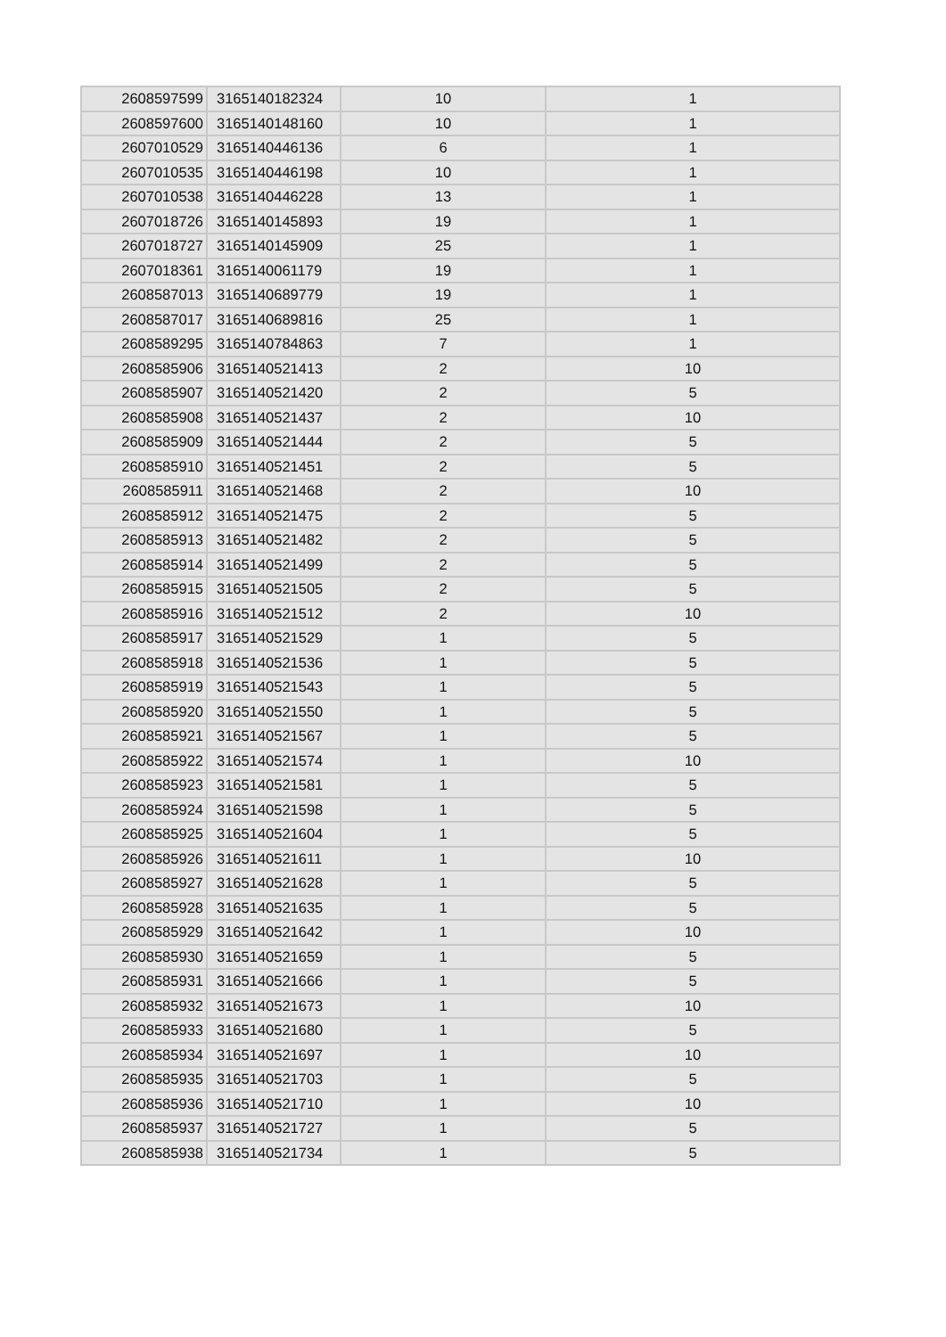| 2608597599 | 3165140182324 | 10 | 1 |
| 2608597600 | 3165140148160 | 10 | 1 |
| 2607010529 | 3165140446136 | 6 | 1 |
| 2607010535 | 3165140446198 | 10 | 1 |
| 2607010538 | 3165140446228 | 13 | 1 |
| 2607018726 | 3165140145893 | 19 | 1 |
| 2607018727 | 3165140145909 | 25 | 1 |
| 2607018361 | 3165140061179 | 19 | 1 |
| 2608587013 | 3165140689779 | 19 | 1 |
| 2608587017 | 3165140689816 | 25 | 1 |
| 2608589295 | 3165140784863 | 7 | 1 |
| 2608585906 | 3165140521413 | 2 | 10 |
| 2608585907 | 3165140521420 | 2 | 5 |
| 2608585908 | 3165140521437 | 2 | 10 |
| 2608585909 | 3165140521444 | 2 | 5 |
| 2608585910 | 3165140521451 | 2 | 5 |
| 2608585911 | 3165140521468 | 2 | 10 |
| 2608585912 | 3165140521475 | 2 | 5 |
| 2608585913 | 3165140521482 | 2 | 5 |
| 2608585914 | 3165140521499 | 2 | 5 |
| 2608585915 | 3165140521505 | 2 | 5 |
| 2608585916 | 3165140521512 | 2 | 10 |
| 2608585917 | 3165140521529 | 1 | 5 |
| 2608585918 | 3165140521536 | 1 | 5 |
| 2608585919 | 3165140521543 | 1 | 5 |
| 2608585920 | 3165140521550 | 1 | 5 |
| 2608585921 | 3165140521567 | 1 | 5 |
| 2608585922 | 3165140521574 | 1 | 10 |
| 2608585923 | 3165140521581 | 1 | 5 |
| 2608585924 | 3165140521598 | 1 | 5 |
| 2608585925 | 3165140521604 | 1 | 5 |
| 2608585926 | 3165140521611 | 1 | 10 |
| 2608585927 | 3165140521628 | 1 | 5 |
| 2608585928 | 3165140521635 | 1 | 5 |
| 2608585929 | 3165140521642 | 1 | 10 |
| 2608585930 | 3165140521659 | 1 | 5 |
| 2608585931 | 3165140521666 | 1 | 5 |
| 2608585932 | 3165140521673 | 1 | 10 |
| 2608585933 | 3165140521680 | 1 | 5 |
| 2608585934 | 3165140521697 | 1 | 10 |
| 2608585935 | 3165140521703 | 1 | 5 |
| 2608585936 | 3165140521710 | 1 | 10 |
| 2608585937 | 3165140521727 | 1 | 5 |
| 2608585938 | 3165140521734 | 1 | 5 |